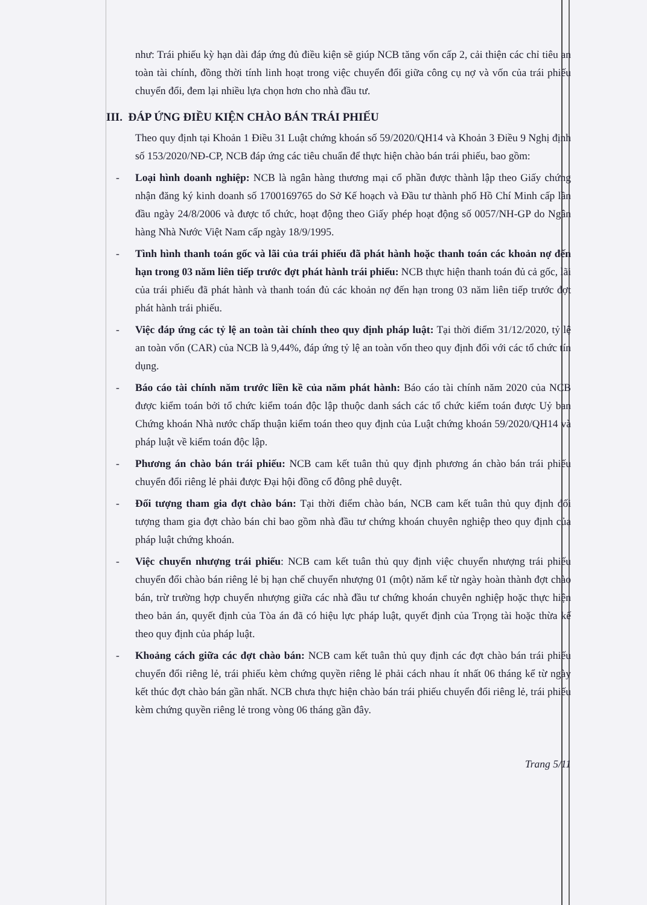như: Trái phiếu kỳ hạn dài đáp ứng đủ điều kiện sẽ giúp NCB tăng vốn cấp 2, cải thiện các chỉ tiêu an toàn tài chính, đồng thời tính linh hoạt trong việc chuyển đổi giữa công cụ nợ và vốn của trái phiếu chuyển đổi, đem lại nhiều lựa chọn hơn cho nhà đầu tư.
III. ĐÁP ỨNG ĐIỀU KIỆN CHÀO BÁN TRÁI PHIẾU
Theo quy định tại Khoản 1 Điều 31 Luật chứng khoán số 59/2020/QH14 và Khoản 3 Điều 9 Nghị định số 153/2020/NĐ-CP, NCB đáp ứng các tiêu chuẩn để thực hiện chào bán trái phiếu, bao gồm:
- Loại hình doanh nghiệp: NCB là ngân hàng thương mại cổ phần được thành lập theo Giấy chứng nhận đăng ký kinh doanh số 1700169765 do Sở Kế hoạch và Đầu tư thành phố Hồ Chí Minh cấp lần đầu ngày 24/8/2006 và được tổ chức, hoạt động theo Giấy phép hoạt động số 0057/NH-GP do Ngân hàng Nhà Nước Việt Nam cấp ngày 18/9/1995.
- Tình hình thanh toán gốc và lãi của trái phiếu đã phát hành hoặc thanh toán các khoản nợ đến hạn trong 03 năm liên tiếp trước đợt phát hành trái phiếu: NCB thực hiện thanh toán đủ cả gốc, lãi của trái phiếu đã phát hành và thanh toán đủ các khoản nợ đến hạn trong 03 năm liên tiếp trước đợt phát hành trái phiếu.
- Việc đáp ứng các tỷ lệ an toàn tài chính theo quy định pháp luật: Tại thời điểm 31/12/2020, tỷ lệ an toàn vốn (CAR) của NCB là 9,44%, đáp ứng tỷ lệ an toàn vốn theo quy định đối với các tổ chức tín dụng.
- Báo cáo tài chính năm trước liền kề của năm phát hành: Báo cáo tài chính năm 2020 của NCB được kiểm toán bởi tổ chức kiểm toán độc lập thuộc danh sách các tổ chức kiểm toán được Uỷ ban Chứng khoán Nhà nước chấp thuận kiểm toán theo quy định của Luật chứng khoán 59/2020/QH14 và pháp luật về kiểm toán độc lập.
- Phương án chào bán trái phiếu: NCB cam kết tuân thủ quy định phương án chào bán trái phiếu chuyển đổi riêng lẻ phải được Đại hội đồng cổ đông phê duyệt.
- Đối tượng tham gia đợt chào bán: Tại thời điểm chào bán, NCB cam kết tuân thủ quy định đối tượng tham gia đợt chào bán chỉ bao gồm nhà đầu tư chứng khoán chuyên nghiệp theo quy định của pháp luật chứng khoán.
- Việc chuyển nhượng trái phiếu: NCB cam kết tuân thủ quy định việc chuyển nhượng trái phiếu chuyển đổi chào bán riêng lẻ bị hạn chế chuyển nhượng 01 (một) năm kể từ ngày hoàn thành đợt chào bán, trừ trường hợp chuyển nhượng giữa các nhà đầu tư chứng khoán chuyên nghiệp hoặc thực hiện theo bản án, quyết định của Tòa án đã có hiệu lực pháp luật, quyết định của Trọng tài hoặc thừa kế theo quy định của pháp luật.
- Khoảng cách giữa các đợt chào bán: NCB cam kết tuân thủ quy định các đợt chào bán trái phiếu chuyển đổi riêng lẻ, trái phiếu kèm chứng quyền riêng lẻ phải cách nhau ít nhất 06 tháng kể từ ngày kết thúc đợt chào bán gần nhất. NCB chưa thực hiện chào bán trái phiếu chuyển đổi riêng lẻ, trái phiếu kèm chứng quyền riêng lẻ trong vòng 06 tháng gần đây.
Trang 5/11